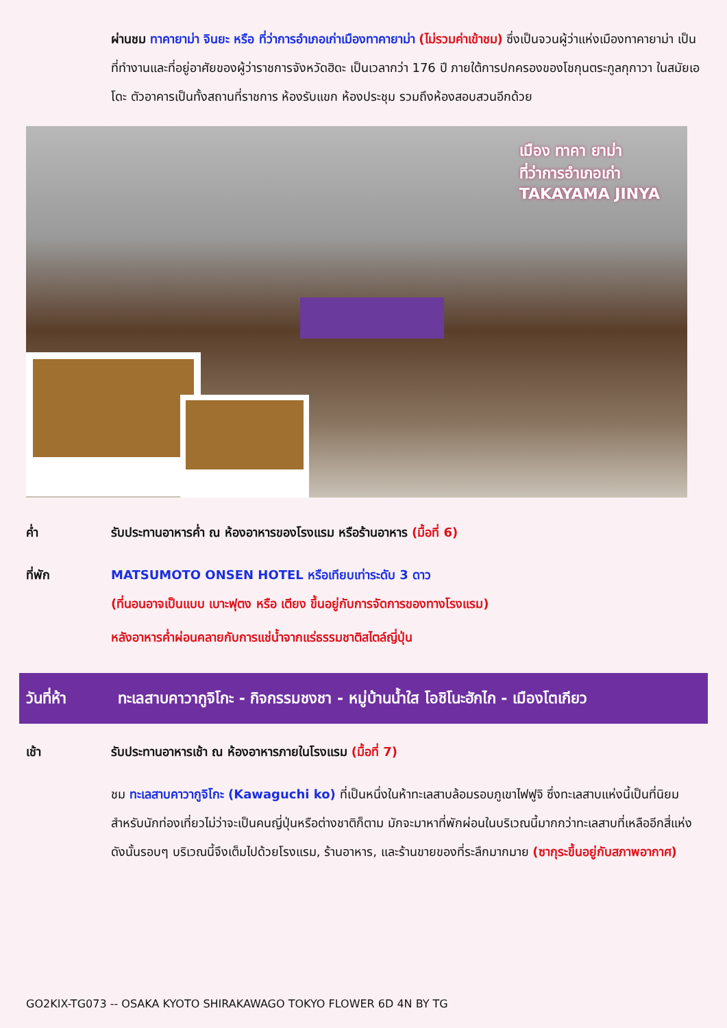ผ่านชม ทาคายาม่า จินยะ หรือ ที่ว่าการอำเภอเก่าเมืองทาคายาม่า (ไม่รวมค่าเข้าชม) ซึ่งเป็นจวนผู้ว่าแห่งเมืองทาคายาม่า เป็นที่ทำงานและที่อยู่อาศัยของผู้ว่าราชการจังหวัดฮิดะ เป็นเวลากว่า 176 ปี ภายใต้การปกครองของโชกุนตระกูลกุกาวา ในสมัยเอโดะ ตัวอาคารเป็นทั้งสถานที่ราชการ ห้องรับแขก ห้องประชุม รวมถึงห้องสอบสวนอีกด้วย
เมือง ทาคา ยาม่า
ที่ว่าการอำเภอเก่า
TAKAYAMA JINYA
ค่ำ รับประทานอาหารค่ำ ณ ห้องอาหารของโรงแรม หรือร้านอาหาร (มื้อที่ 6)
ที่พัก MATSUMOTO ONSEN HOTEL หรือเทียบเท่าระดับ 3 ดาว
(ที่นอนอาจเป็นแบบ เบาะฟุตง หรือ เตียง ขึ้นอยู่กับการจัดการของทางโรงแรม)
หลังอาหารค่ำผ่อนคลายกับการแช่น้ำจากแร่ธรรมชาติสไตล์ญี่ปุ่น
วันที่ห้า
ทะเลสาบคาวากูจิโกะ - กิจกรรมชงชา - หมู่บ้านน้ำใส โอชิโนะฮักไก - เมืองโตเกียว
เช้า รับประทานอาหารเช้า ณ ห้องอาหารภายในโรงแรม (มื้อที่ 7)
ชม ทะเลสาบคาวากูจิโกะ (Kawaguchi ko) ที่เป็นหนึ่งในห้าทะเลสาบล้อมรอบภูเขาไฟฟูจิ ซึ่งทะเลสาบแห่งนี้เป็นที่นิยมสำหรับนักท่องเที่ยวไม่ว่าจะเป็นคนญี่ปุ่นหรือต่างชาติก็ตาม มักจะมาหาที่พักผ่อนในบริเวณนี้มากกว่าทะเลสาบที่เหลืออีกสี่แห่ง ดังนั้นรอบๆ บริเวณนี้จึงเต็มไปด้วยโรงแรม, ร้านอาหาร, และร้านขายของที่ระลึกมากมาย (ซากุระขึ้นอยู่กับสภาพอากาศ)
GO2KIX-TG073 -- OSAKA KYOTO SHIRAKAWAGO TOKYO FLOWER 6D 4N BY TG